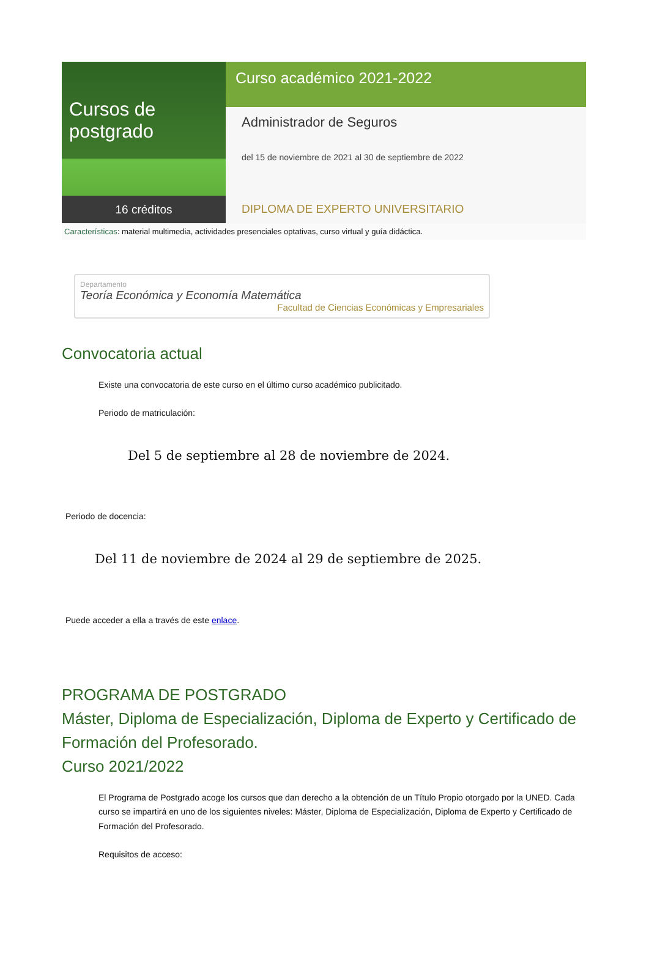Cursos de postgrado
16 créditos
Curso académico 2021-2022
Administrador de Seguros
del 15 de noviembre de 2021 al 30 de septiembre de 2022
DIPLOMA DE EXPERTO UNIVERSITARIO
Características: material multimedia, actividades presenciales optativas, curso virtual y guía didáctica.
Departamento
Teoría Económica y Economía Matemática
Facultad de Ciencias Económicas y Empresariales
Convocatoria actual
Existe una convocatoria de este curso en el último curso académico publicitado.
Periodo de matriculación:
Del 5 de septiembre al 28 de noviembre de 2024.
Periodo de docencia:
Del 11 de noviembre de 2024 al 29 de septiembre de 2025.
Puede acceder a ella a través de este enlace.
PROGRAMA DE POSTGRADO
Máster, Diploma de Especialización, Diploma de Experto y Certificado de Formación del Profesorado.
Curso 2021/2022
El Programa de Postgrado acoge los cursos que dan derecho a la obtención de un Título Propio otorgado por la UNED. Cada curso se impartirá en uno de los siguientes niveles: Máster, Diploma de Especialización, Diploma de Experto y Certificado de Formación del Profesorado.
Requisitos de acceso: